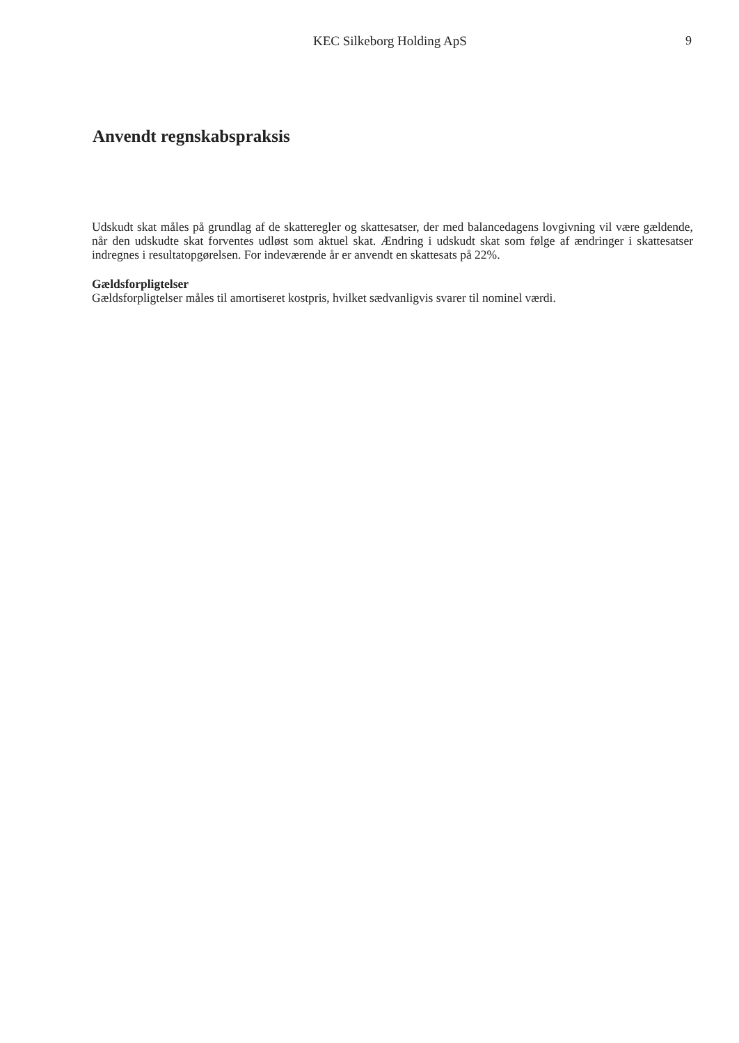KEC Silkeborg Holding ApS 9
Anvendt regnskabspraksis
Udskudt skat måles på grundlag af de skatteregler og skattesatser, der med balancedagens lovgivning vil være gældende, når den udskudte skat forventes udløst som aktuel skat. Ændring i udskudt skat som følge af ændringer i skattesatser indregnes i resultatopgørelsen. For indeværende år er anvendt en skattesats på 22%.
Gældsforpligtelser
Gældsforpligtelser måles til amortiseret kostpris, hvilket sædvanligvis svarer til nominel værdi.